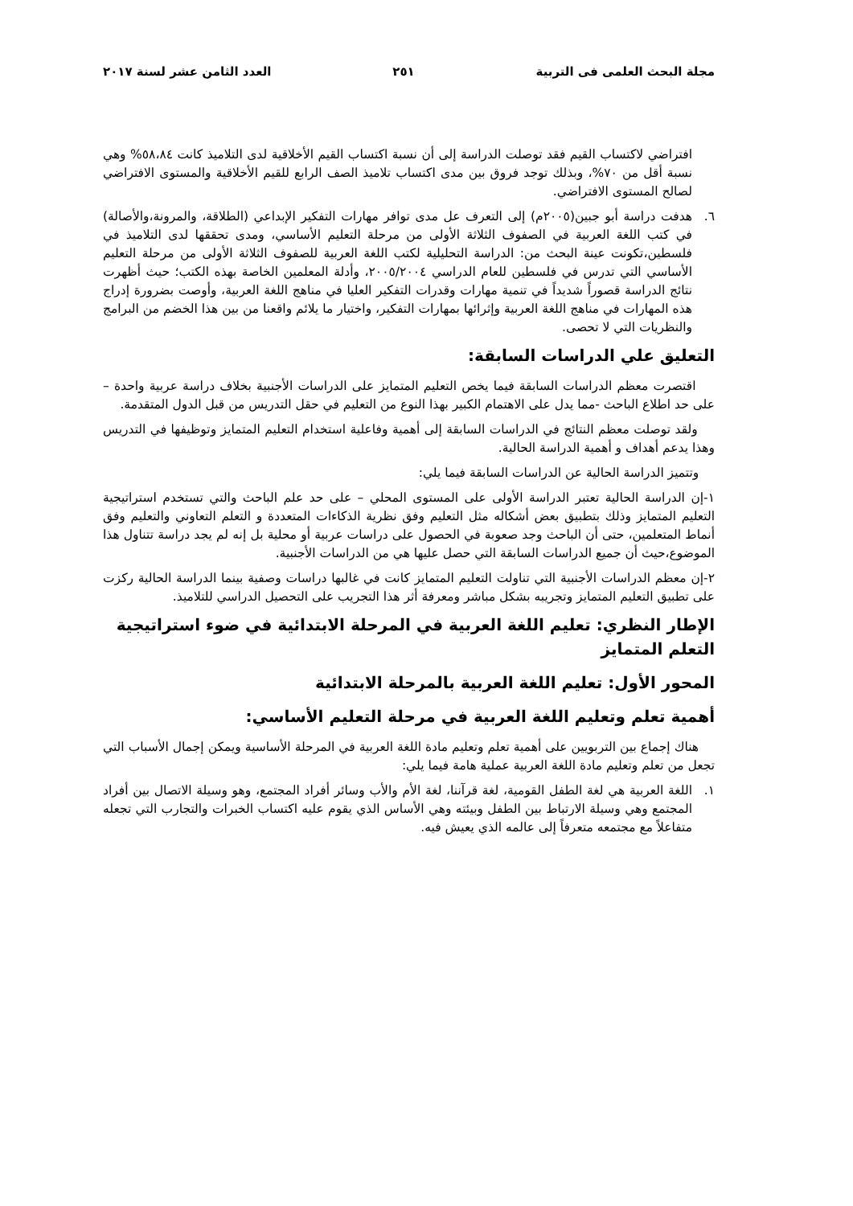مجلة البحث العلمى فى التربية ٢٥١ العدد الثامن عشر لسنة ٢٠١٧
افتراضي لاكتساب القيم فقد توصلت الدراسة إلى أن نسبة اكتساب القيم الأخلاقية لدى التلاميذ كانت ٥٨،٨٤% وهي نسبة أقل من ٧٠%، وبذلك توجد فروق بين مدى اكتساب تلاميذ الصف الرابع للقيم الأخلاقية والمستوى الافتراضي لصالح المستوى الافتراضي.
٦. هدفت دراسة أبو جبين(٢٠٠٥م) إلى التعرف عل مدى توافر مهارات التفكير الإبداعي (الطلاقة، والمرونة،والأصالة) في كتب اللغة العربية في الصفوف الثلاثة الأولى من مرحلة التعليم الأساسي، ومدى تحققها لدى التلاميذ في فلسطين،تكونت عينة البحث من: الدراسة التحليلية لكتب اللغة العربية للصفوف الثلاثة الأولى من مرحلة التعليم الأساسي التي تدرس في فلسطين للعام الدراسي ٢٠٠٥/٢٠٠٤، وأدلة المعلمين الخاصة بهذه الكتب؛ حيث أظهرت نتائج الدراسة قصوراً شديداً في تنمية مهارات وقدرات التفكير العليا في مناهج اللغة العربية، وأوصت بضرورة إدراج هذه المهارات في مناهج اللغة العربية وإثرائها بمهارات التفكير، واختيار ما يلائم واقعنا من بين هذا الخضم من البرامج والنظريات التي لا تحصى.
التعليق علي الدراسات السابقة:
اقتصرت معظم الدراسات السابقة فيما يخص التعليم المتمايز على الدراسات الأجنبية بخلاف دراسة عربية واحدة – على حد اطلاع الباحث -مما يدل على الاهتمام الكبير بهذا النوع من التعليم في حقل التدريس من قبل الدول المتقدمة.
ولقد توصلت معظم النتائج في الدراسات السابقة إلى أهمية وفاعلية استخدام التعليم المتمايز وتوظيفها في التدريس وهذا يدعم أهداف و أهمية الدراسة الحالية.
وتتميز الدراسة الحالية عن الدراسات السابقة فيما يلي:
١-إن الدراسة الحالية تعتبر الدراسة الأولى على المستوى المحلي – على حد علم الباحث والتي تستخدم استراتيجية التعليم المتمايز وذلك بتطبيق بعض أشكاله مثل التعليم وفق نظرية الذكاءات المتعددة و التعلم التعاوني والتعليم وفق أنماط المتعلمين، حتى أن الباحث وجد صعوبة في الحصول على دراسات عربية أو محلية بل إنه لم يجد دراسة تتناول هذا الموضوع،حيث أن جميع الدراسات السابقة التي حصل عليها هي من الدراسات الأجنبية.
٢-إن معظم الدراسات الأجنبية التي تناولت التعليم المتمايز كانت في غالبها دراسات وصفية بينما الدراسة الحالية ركزت على تطبيق التعليم المتمايز وتجريبه بشكل مباشر ومعرفة أثر هذا التجريب على التحصيل الدراسي للتلاميذ.
الإطار النظري: تعليم اللغة العربية في المرحلة الابتدائية في ضوء استراتيجية التعلم المتمايز
المحور الأول: تعليم اللغة العربية بالمرحلة الابتدائية
أهمية تعلم وتعليم اللغة العربية في مرحلة التعليم الأساسي:
هناك إجماع بين التربويين على أهمية تعلم وتعليم مادة اللغة العربية في المرحلة الأساسية ويمكن إجمال الأسباب التي تجعل من تعلم وتعليم مادة اللغة العربية عملية هامة فيما يلي:
١. اللغة العربية هي لغة الطفل القومية، لغة قرآننا، لغة الأم والأب وسائر أفراد المجتمع، وهو وسيلة الاتصال بين أفراد المجتمع وهي وسيلة الارتباط بين الطفل وبيئته وهي الأساس الذي يقوم عليه اكتساب الخبرات والتجارب التي تجعله متفاعلاً مع مجتمعه متعرفاً إلى عالمه الذي يعيش فيه.